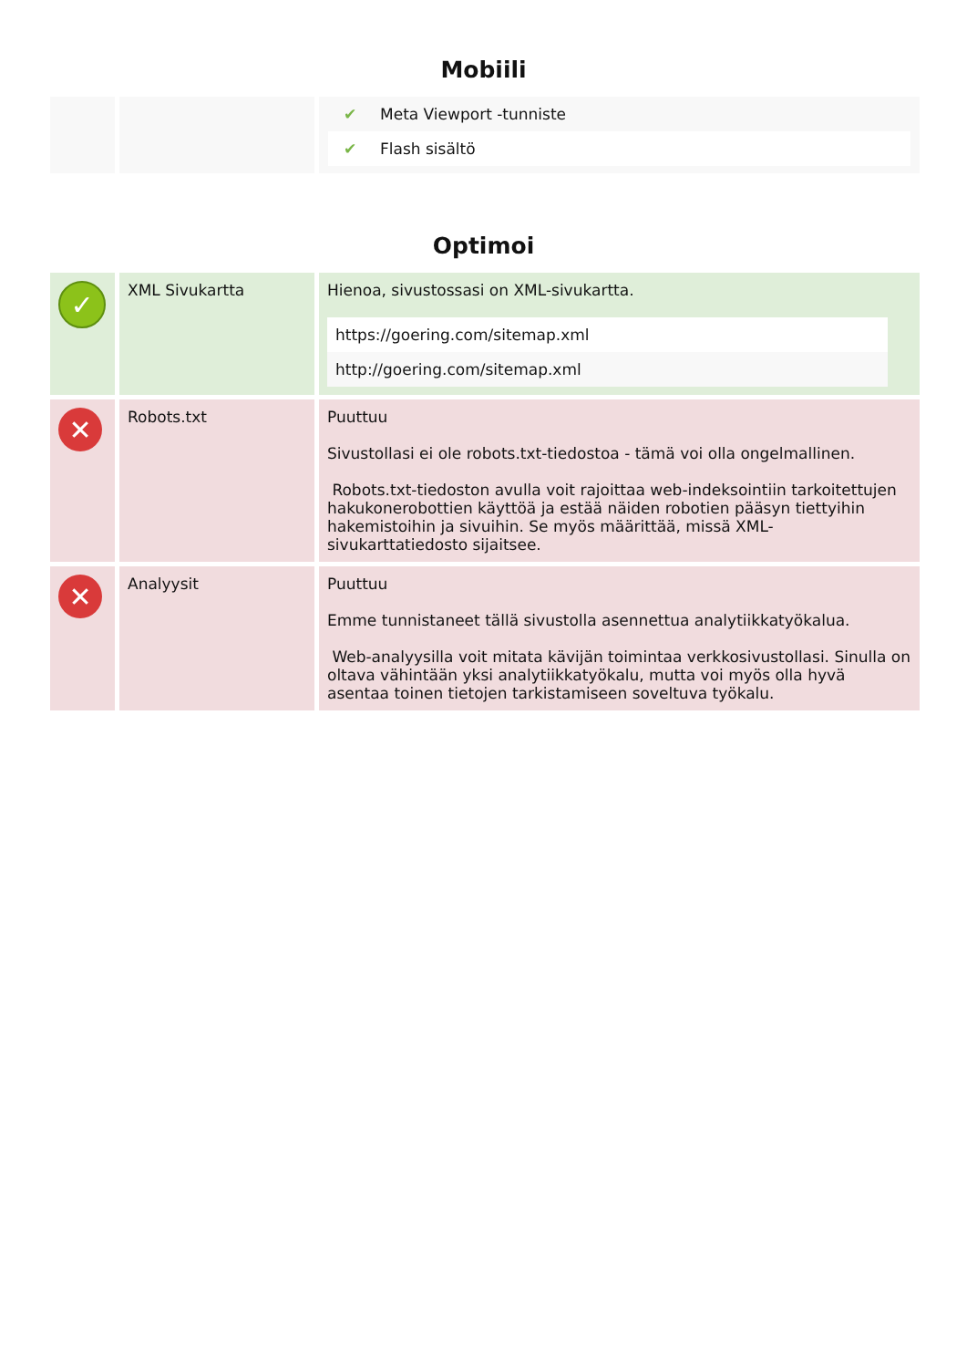Mobiili
| | | / ✔ / Meta Viewport -tunniste / / ✔ / Flash sisältö / |
Optimoi
| ✓ | XML Sivukartta | Hienoa, sivustossasi on XML-sivukartta. / https://goering.com/sitemap.xml / / http://goering.com/sitemap.xml / |
| ✕ | Robots.txt | Puuttuu Sivustollasi ei ole robots.txt-tiedostoa - tämä voi olla ongelmallinen. Robots.txt-tiedoston avulla voit rajoittaa web-indeksointiin tarkoitettujen hakukonerobottien käyttöä ja estää näiden robotien pääsyn tiettyihin hakemistoihin ja sivuihin. Se myös määrittää, missä XML-sivukarttatiedosto sijaitsee. |
| ✕ | Analyysit | Puuttuu Emme tunnistaneet tällä sivustolla asennettua analytiikkatyökalua. Web-analyysilla voit mitata kävijän toimintaa verkkosivustollasi. Sinulla on oltava vähintään yksi analytiikkatyökalu, mutta voi myös olla hyvä asentaa toinen tietojen tarkistamiseen soveltuva työkalu. |